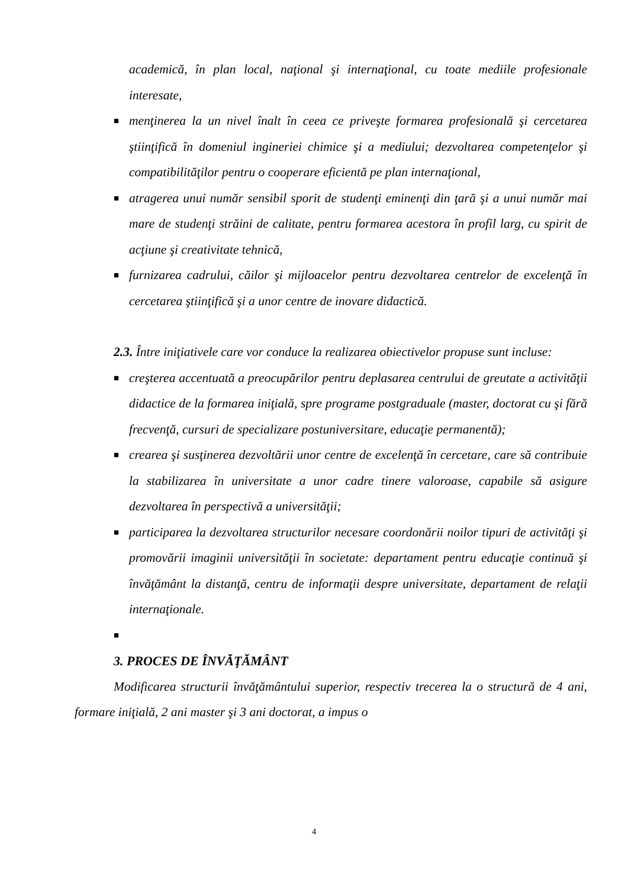academică, în plan local, naţional şi internaţional, cu toate mediile profesionale interesate,
■
menţinerea la un nivel înalt în ceea ce priveşte formarea profesională şi cercetarea ştiinţifică în domeniul ingineriei chimice şi a mediului; dezvoltarea competenţelor şi compatibilităţilor pentru o cooperare eficientă pe plan internaţional,
■
atragerea unui număr sensibil sporit de studenţi eminenţi din ţară şi a unui număr mai mare de studenţi străini de calitate, pentru formarea acestora în profil larg, cu spirit de acţiune şi creativitate tehnică,
■
furnizarea cadrului, căilor şi mijloacelor pentru dezvoltarea centrelor de excelenţă în cercetarea ştiinţifică şi a unor centre de inovare didactică.
2.3. Între iniţiativele care vor conduce la realizarea obiectivelor propuse sunt incluse:
■
creşterea accentuată a preocupărilor pentru deplasarea centrului de greutate a activităţii didactice de la formarea iniţială, spre programe postgraduale (master, doctorat cu şi fără frecvenţă, cursuri de specializare postuniversitare, educaţie permanentă);
■
crearea şi susţinerea dezvoltării unor centre de excelenţă în cercetare, care să contribuie la stabilizarea în universitate a unor cadre tinere valoroase, capabile să asigure dezvoltarea în perspectivă a universităţii;
■
participarea la dezvoltarea structurilor necesare coordonării noilor tipuri de activităţi şi promovării imaginii universităţii în societate: departament pentru educaţie continuă şi învăţământ la distanţă, centru de informaţii despre universitate, departament de relaţii internaţionale.
■
3. PROCES DE ÎNVĂŢĂMÂNT
Modificarea structurii învăţământului superior, respectiv trecerea la o structură de 4 ani, formare iniţială, 2 ani master şi 3 ani doctorat, a impus o
4